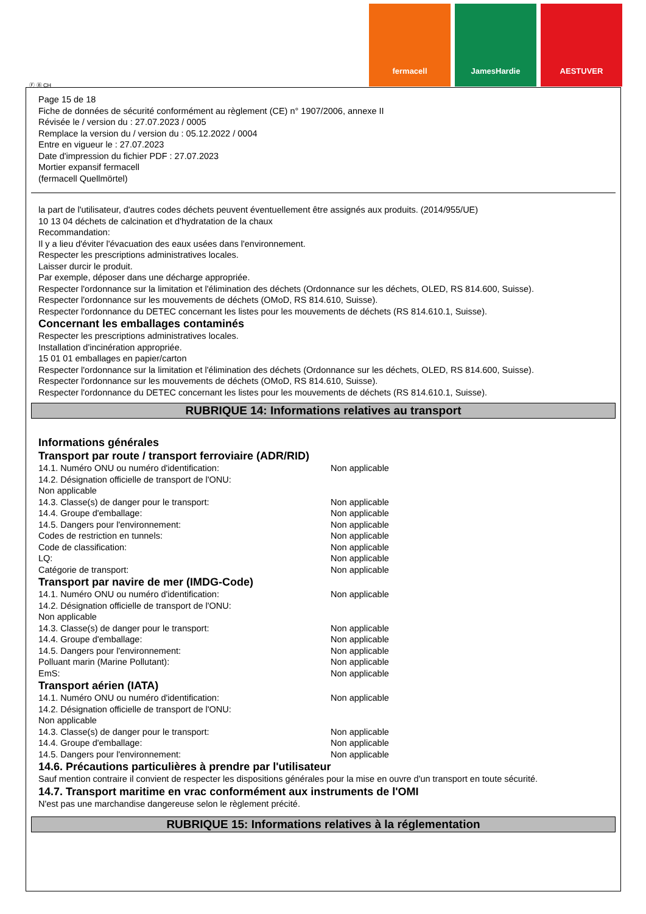fermacell JamesHardie AESTUVER
Ⓕ Ⓑ CH
Page 15 de 18
Fiche de données de sécurité conformément au règlement (CE) n° 1907/2006, annexe II
Révisée le / version du : 27.07.2023 / 0005
Remplace la version du / version du : 05.12.2022 / 0004
Entre en vigueur le : 27.07.2023
Date d'impression du fichier PDF : 27.07.2023
Mortier expansif fermacell
(fermacell Quellmörtel)
la part de l'utilisateur, d'autres codes déchets peuvent éventuellement être assignés aux produits. (2014/955/UE)
10 13 04 déchets de calcination et d'hydratation de la chaux
Recommandation:
Il y a lieu d'éviter l'évacuation des eaux usées dans l'environnement.
Respecter les prescriptions administratives locales.
Laisser durcir le produit.
Par exemple, déposer dans une décharge appropriée.
Respecter l'ordonnance sur la limitation et l'élimination des déchets (Ordonnance sur les déchets, OLED, RS 814.600, Suisse).
Respecter l'ordonnance sur les mouvements de déchets (OMoD, RS 814.610, Suisse).
Respecter l'ordonnance du DETEC concernant les listes pour les mouvements de déchets (RS 814.610.1, Suisse).
Concernant les emballages contaminés
Respecter les prescriptions administratives locales.
Installation d'incinération appropriée.
15 01 01 emballages en papier/carton
Respecter l'ordonnance sur la limitation et l'élimination des déchets (Ordonnance sur les déchets, OLED, RS 814.600, Suisse).
Respecter l'ordonnance sur les mouvements de déchets (OMoD, RS 814.610, Suisse).
Respecter l'ordonnance du DETEC concernant les listes pour les mouvements de déchets (RS 814.610.1, Suisse).
RUBRIQUE 14: Informations relatives au transport
Informations générales
Transport par route / transport ferroviaire (ADR/RID)
14.1. Numéro ONU ou numéro d'identification: Non applicable
14.2. Désignation officielle de transport de l'ONU:
Non applicable
14.3. Classe(s) de danger pour le transport: Non applicable
14.4. Groupe d'emballage: Non applicable
14.5. Dangers pour l'environnement: Non applicable
Codes de restriction en tunnels: Non applicable
Code de classification: Non applicable
LQ: Non applicable
Catégorie de transport: Non applicable
Transport par navire de mer (IMDG-Code)
14.1. Numéro ONU ou numéro d'identification: Non applicable
14.2. Désignation officielle de transport de l'ONU:
Non applicable
14.3. Classe(s) de danger pour le transport: Non applicable
14.4. Groupe d'emballage: Non applicable
14.5. Dangers pour l'environnement: Non applicable
Polluant marin (Marine Pollutant): Non applicable
EmS: Non applicable
Transport aérien (IATA)
14.1. Numéro ONU ou numéro d'identification: Non applicable
14.2. Désignation officielle de transport de l'ONU:
Non applicable
14.3. Classe(s) de danger pour le transport: Non applicable
14.4. Groupe d'emballage: Non applicable
14.5. Dangers pour l'environnement: Non applicable
14.6. Précautions particulières à prendre par l'utilisateur
Sauf mention contraire il convient de respecter les dispositions générales pour la mise en ouvre d'un transport en toute sécurité.
14.7. Transport maritime en vrac conformément aux instruments de l'OMI
N'est pas une marchandise dangereuse selon le règlement précité.
RUBRIQUE 15: Informations relatives à la réglementation